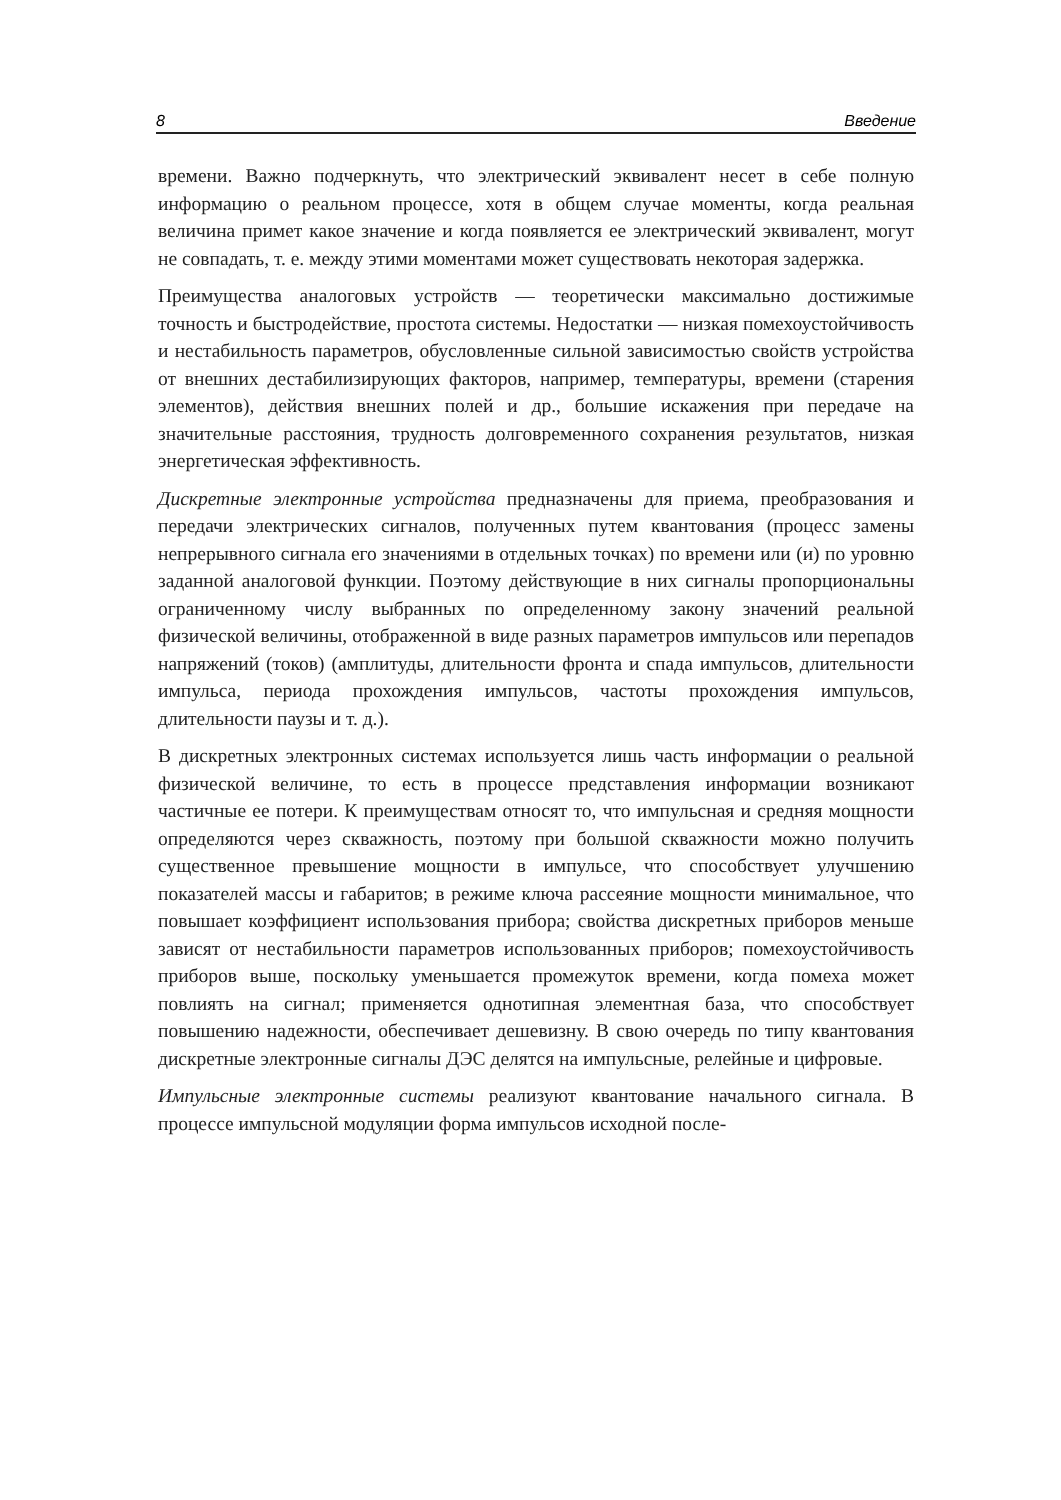8 Введение
времени. Важно подчеркнуть, что электрический эквивалент несет в себе полную информацию о реальном процессе, хотя в общем случае моменты, когда реальная величина примет какое значение и когда появляется ее электрический эквивалент, могут не совпадать, т. е. между этими моментами может существовать некоторая задержка.
Преимущества аналоговых устройств — теоретически максимально достижимые точность и быстродействие, простота системы. Недостатки — низкая помехоустойчивость и нестабильность параметров, обусловленные сильной зависимостью свойств устройства от внешних дестабилизирующих факторов, например, температуры, времени (старения элементов), действия внешних полей и др., большие искажения при передаче на значительные расстояния, трудность долговременного сохранения результатов, низкая энергетическая эффективность.
Дискретные электронные устройства предназначены для приема, преобразования и передачи электрических сигналов, полученных путем квантования (процесс замены непрерывного сигнала его значениями в отдельных точках) по времени или (и) по уровню заданной аналоговой функции. Поэтому действующие в них сигналы пропорциональны ограниченному числу выбранных по определенному закону значений реальной физической величины, отображенной в виде разных параметров импульсов или перепадов напряжений (токов) (амплитуды, длительности фронта и спада импульсов, длительности импульса, периода прохождения импульсов, частоты прохождения импульсов, длительности паузы и т. д.).
В дискретных электронных системах используется лишь часть информации о реальной физической величине, то есть в процессе представления информации возникают частичные ее потери. К преимуществам относят то, что импульсная и средняя мощности определяются через скважность, поэтому при большой скважности можно получить существенное превышение мощности в импульсе, что способствует улучшению показателей массы и габаритов; в режиме ключа рассеяние мощности минимальное, что повышает коэффициент использования прибора; свойства дискретных приборов меньше зависят от нестабильности параметров использованных приборов; помехоустойчивость приборов выше, поскольку уменьшается промежуток времени, когда помеха может повлиять на сигнал; применяется однотипная элементная база, что способствует повышению надежности, обеспечивает дешевизну. В свою очередь по типу квантования дискретные электронные сигналы ДЭС делятся на импульсные, релейные и цифровые.
Импульсные электронные системы реализуют квантование начального сигнала. В процессе импульсной модуляции форма импульсов исходной после-